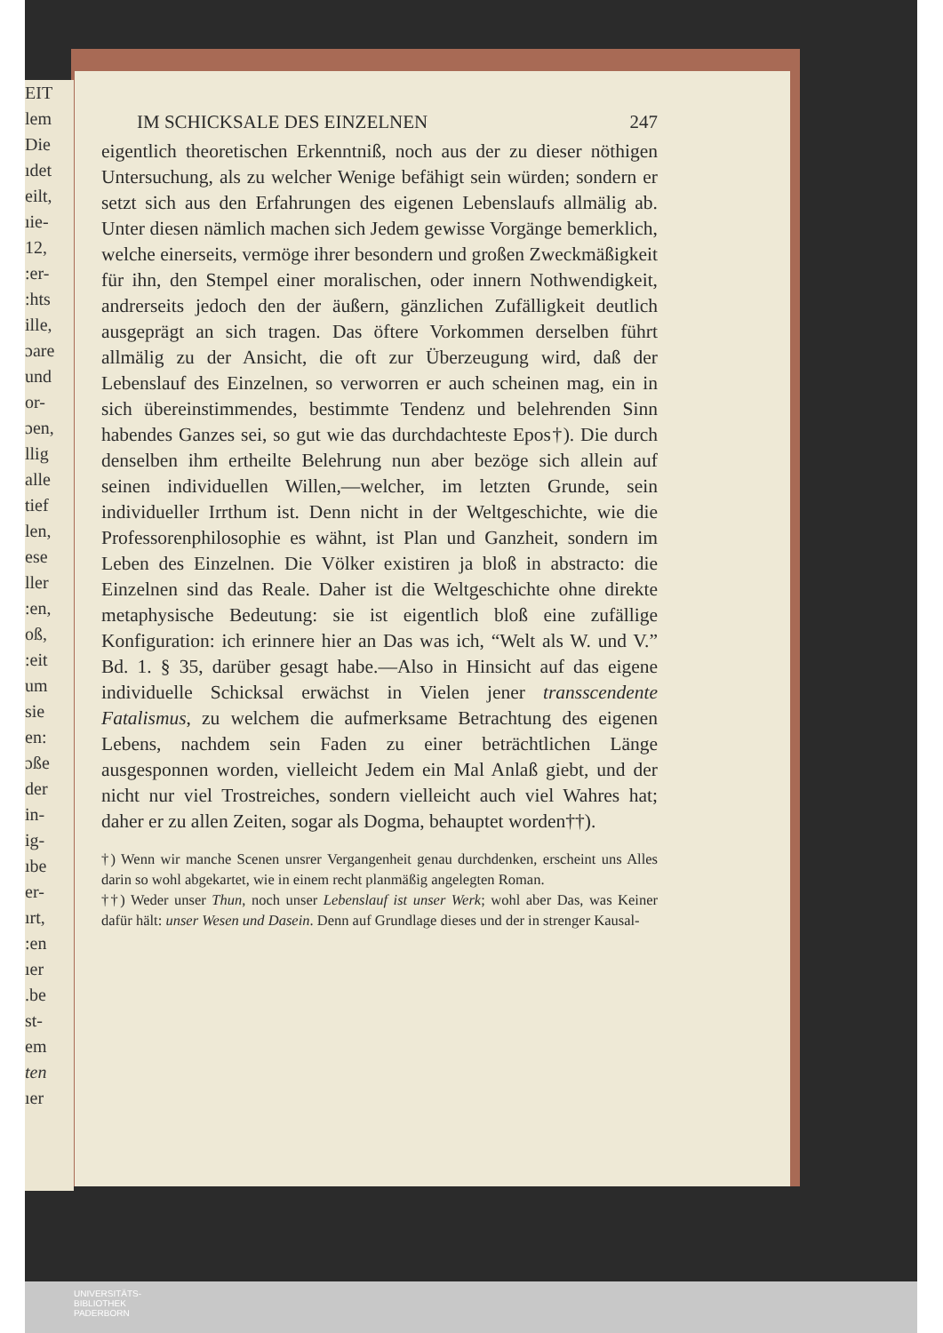EIT
lem
Die
ıdet
eilt,
ıie-
12,
:er-
:hts
ille,
ɔare
und
or-
ɔen,
llig
alle
tief
len,
ese
ller
:en,
oß,
:eit
um
sie
en:
ɔße
der
in-
ig-
ıbe
er-
ırt,
:en
ıer
.be
st-
em
ten
ıer
IM SCHICKSALE DES EINZELNEN 247
eigentlich theoretischen Erkenntniß, noch aus der zu dieser nöthigen Untersuchung, als zu welcher Wenige befähigt sein würden; sondern er setzt sich aus den Erfahrungen des eigenen Lebenslaufs allmälig ab. Unter diesen nämlich machen sich Jedem gewisse Vorgänge bemerklich, welche einerseits, vermöge ihrer besondern und großen Zweckmäßigkeit für ihn, den Stempel einer moralischen, oder innern Nothwendigkeit, andrerseits jedoch den der äußern, gänzlichen Zufälligkeit deutlich ausgeprägt an sich tragen. Das öftere Vorkommen derselben führt allmälig zu der Ansicht, die oft zur Überzeugung wird, daß der Lebenslauf des Einzelnen, so verworren er auch scheinen mag, ein in sich übereinstimmendes, bestimmte Tendenz und belehrenden Sinn habendes Ganzes sei, so gut wie das durchdachteste Epos†). Die durch denselben ihm ertheilte Belehrung nun aber bezöge sich allein auf seinen individuellen Willen,—welcher, im letzten Grunde, sein individueller Irrthum ist. Denn nicht in der Weltgeschichte, wie die Professorenphilosophie es wähnt, ist Plan und Ganzheit, sondern im Leben des Einzelnen. Die Völker existiren ja bloß in abstracto: die Einzelnen sind das Reale. Daher ist die Weltgeschichte ohne direkte metaphysische Bedeutung: sie ist eigentlich bloß eine zufällige Konfiguration: ich erinnere hier an Das was ich, “Welt als W. und V.” Bd. 1. § 35, darüber gesagt habe.—Also in Hinsicht auf das eigene individuelle Schicksal erwächst in Vielen jener transscendente Fatalismus, zu welchem die aufmerksame Betrachtung des eigenen Lebens, nachdem sein Faden zu einer beträchtlichen Länge ausgesponnen worden, vielleicht Jedem ein Mal Anlaß giebt, und der nicht nur viel Trostreiches, sondern vielleicht auch viel Wahres hat; daher er zu allen Zeiten, sogar als Dogma, behauptet worden††).
†) Wenn wir manche Scenen unsrer Vergangenheit genau durchdenken, erscheint uns Alles darin so wohl abgekartet, wie in einem recht planmäßig angelegten Roman.
††) Weder unser Thun, noch unser Lebenslauf ist unser Werk; wohl aber Das, was Keiner dafür hält: unser Wesen und Dasein. Denn auf Grundlage dieses und der in strenger Kausal-
UNIVERSITÄTS-
BIBLIOTHEK
PADERBORN